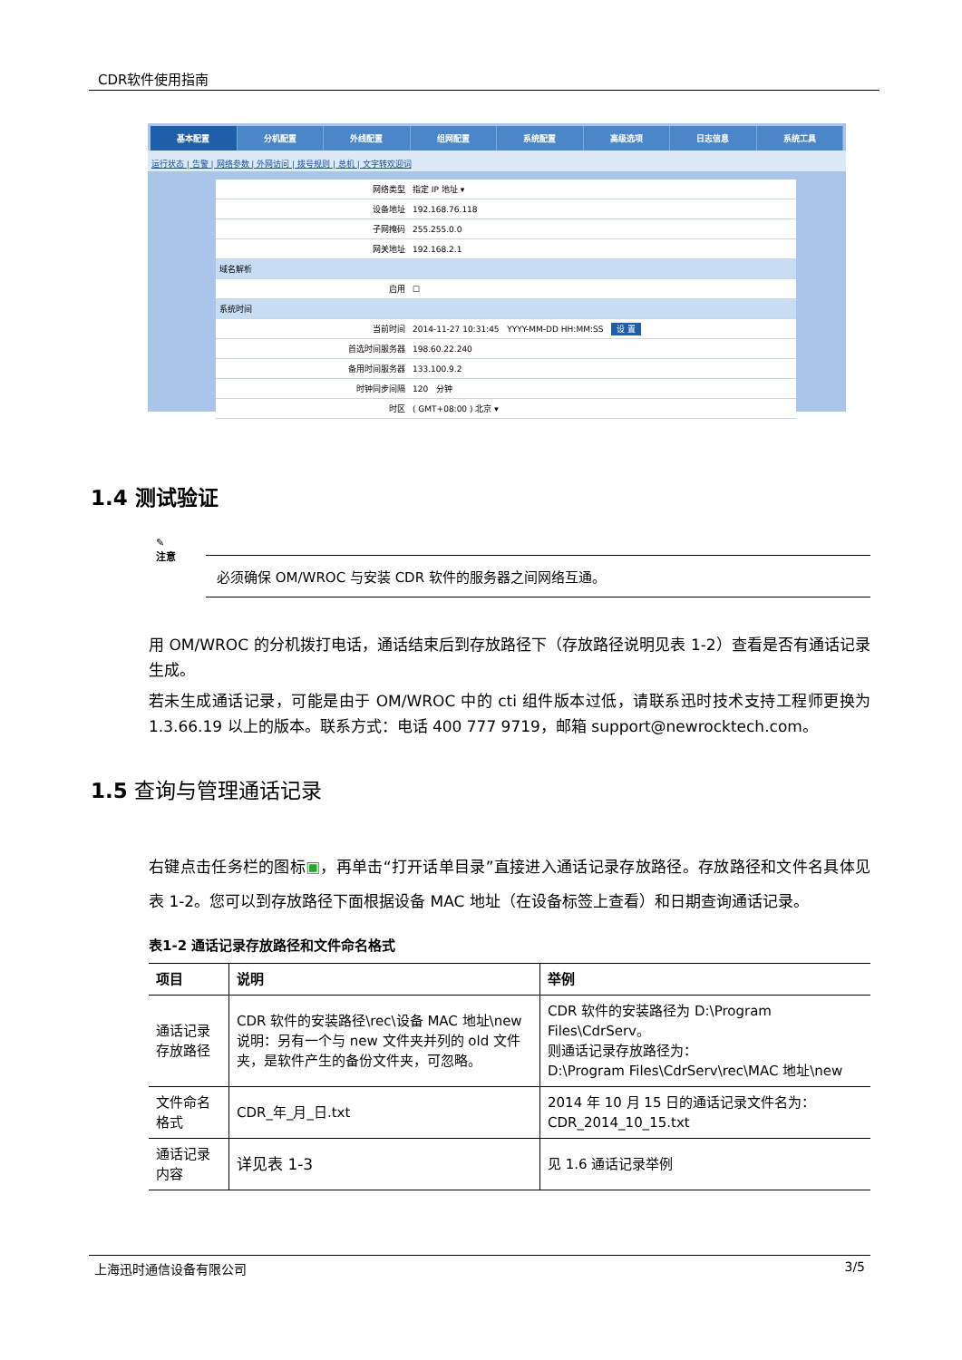CDR软件使用指南
基本配置 分机配置 外线配置 组网配置 系统配置 高级选项 日志信息 系统工具
运行状态 | 告警 | 网络参数 | 外网访问 | 拨号规则 | 总机 | 文字转欢迎词
| 网络类型 | 指定 IP 地址 ▾ |
| 设备地址 | 192.168.76.118 |
| 子网掩码 | 255.255.0.0 |
| 网关地址 | 192.168.2.1 |
| 域名解析 | |
| 启用 | ☐ |
| 系统时间 | |
| 当前时间 | 2014-11-27 10:31:45 YYYY-MM-DD HH:MM:SS 设 置 |
| 首选时间服务器 | 198.60.22.240 |
| 备用时间服务器 | 133.100.9.2 |
| 时钟同步间隔 | 120 分钟 |
| 时区 | ( GMT+08:00 ) 北京 ▾ |
1.4 测试验证
✎
注意
必须确保 OM/WROC 与安装 CDR 软件的服务器之间网络互通。
用 OM/WROC 的分机拨打电话，通话结束后到存放路径下（存放路径说明见表 1-2）查看是否有通话记录生成。
若未生成通话记录，可能是由于 OM/WROC 中的 cti 组件版本过低，请联系迅时技术支持工程师更换为 1.3.66.19 以上的版本。联系方式：电话 400 777 9719，邮箱 support@newrocktech.com。
1.5 查询与管理通话记录
右键点击任务栏的图标▣，再单击“打开话单目录”直接进入通话记录存放路径。存放路径和文件名具体见表 1-2。您可以到存放路径下面根据设备 MAC 地址（在设备标签上查看）和日期查询通话记录。
表1-2 通话记录存放路径和文件命名格式
| 项目 | 说明 | 举例 |
| --- | --- | --- |
| 通话记录存放路径 | CDR 软件的安装路径\rec\设备 MAC 地址\new 说明：另有一个与 new 文件夹并列的 old 文件夹，是软件产生的备份文件夹，可忽略。 | CDR 软件的安装路径为 D:\Program Files\CdrServ。 则通话记录存放路径为： D:\Program Files\CdrServ\rec\MAC 地址\new |
| 文件命名格式 | CDR_年_月_日.txt | 2014 年 10 月 15 日的通话记录文件名为：CDR_2014_10_15.txt |
| 通话记录内容 | 详见表 1-3 | 见 1.6 通话记录举例 |
上海迅时通信设备有限公司 3/5